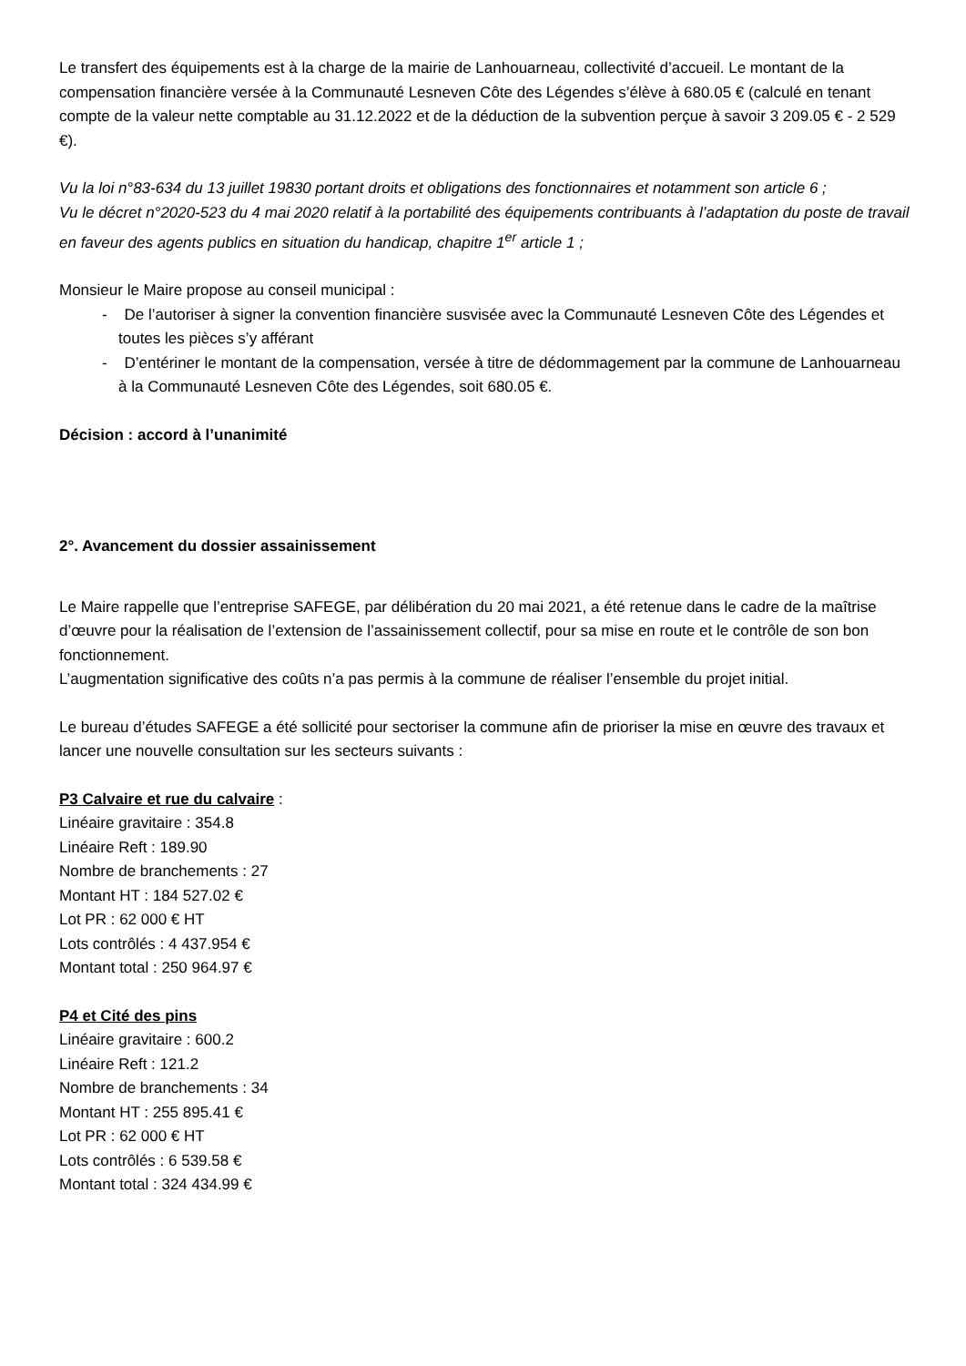Le transfert des équipements est à la charge de la mairie de Lanhouarneau, collectivité d’accueil. Le montant de la compensation financière versée à la Communauté Lesneven Côte des Légendes s’élève à 680.05 € (calculé en tenant compte de la valeur nette comptable au 31.12.2022 et de la déduction de la subvention perçue à savoir 3 209.05 € - 2 529 €).
Vu la loi n°83-634 du 13 juillet 19830 portant droits et obligations des fonctionnaires et notamment son article 6 ;
Vu le décret n°2020-523 du 4 mai 2020 relatif à la portabilité des équipements contribuants à l’adaptation du poste de travail en faveur des agents publics en situation du handicap, chapitre 1<sup>er</sup> article 1 ;
Monsieur le Maire propose au conseil municipal :
- De l’autoriser à signer la convention financière susvisée avec la Communauté Lesneven Côte des Légendes et toutes les pièces s’y afférant
- D’entériner le montant de la compensation, versée à titre de dédommagement par la commune de Lanhouarneau à la Communauté Lesneven Côte des Légendes, soit 680.05 €.
Décision : accord à l’unanimité
2°. Avancement du dossier assainissement
Le Maire rappelle que l’entreprise SAFEGE, par délibération du 20 mai 2021, a été retenue dans le cadre de la maîtrise d’œuvre pour la réalisation de l’extension de l’assainissement collectif, pour sa mise en route et le contrôle de son bon fonctionnement.
L’augmentation significative des coûts n’a pas permis à la commune de réaliser l’ensemble du projet initial.
Le bureau d’études SAFEGE a été sollicité pour sectoriser la commune afin de prioriser la mise en œuvre des travaux et lancer une nouvelle consultation sur les secteurs suivants :
P3 Calvaire et rue du calvaire :
Linéaire gravitaire : 354.8
Linéaire Reft : 189.90
Nombre de branchements : 27
Montant HT : 184 527.02 €
Lot PR : 62 000 € HT
Lots contrôlés : 4 437.954 €
Montant total : 250 964.97 €
P4 et Cité des pins
Linéaire gravitaire : 600.2
Linéaire Reft : 121.2
Nombre de branchements : 34
Montant HT : 255 895.41 €
Lot PR : 62 000 € HT
Lots contrôlés : 6 539.58 €
Montant total : 324 434.99 €